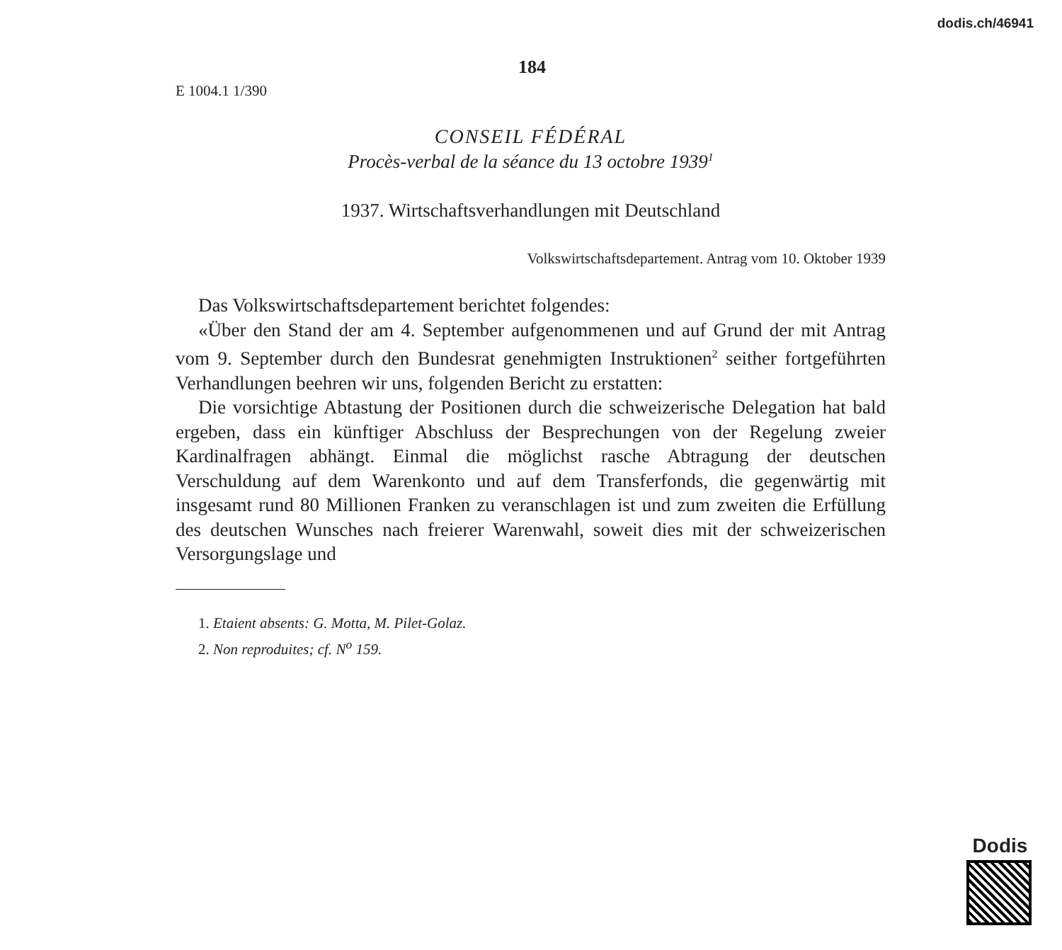dodis.ch/46941
184
E 1004.1 1/390
CONSEIL FÉDÉRAL
Procès-verbal de la séance du 13 octobre 1939<sup>1</sup>
1937. Wirtschaftsverhandlungen mit Deutschland
Volkswirtschaftsdepartement. Antrag vom 10. Oktober 1939
Das Volkswirtschaftsdepartement berichtet folgendes:
«Über den Stand der am 4. September aufgenommenen und auf Grund der mit Antrag vom 9. September durch den Bundesrat genehmigten Instruktionen<sup>2</sup> seither fortgeführten Verhandlungen beehren wir uns, folgenden Bericht zu erstatten:
Die vorsichtige Abtastung der Positionen durch die schweizerische Delegation hat bald ergeben, dass ein künftiger Abschluss der Besprechungen von der Regelung zweier Kardinalfragen abhängt. Einmal die möglichst rasche Abtragung der deutschen Verschuldung auf dem Warenkonto und auf dem Transferfonds, die gegenwärtig mit insgesamt rund 80 Millionen Franken zu veranschlagen ist und zum zweiten die Erfüllung des deutschen Wunsches nach freierer Warenwahl, soweit dies mit der schweizerischen Versorgungslage und
1. Etaient absents: G. Motta, M. Pilet-Golaz.
2. Non reproduites; cf. N<sup>o</sup> 159.
Dodis